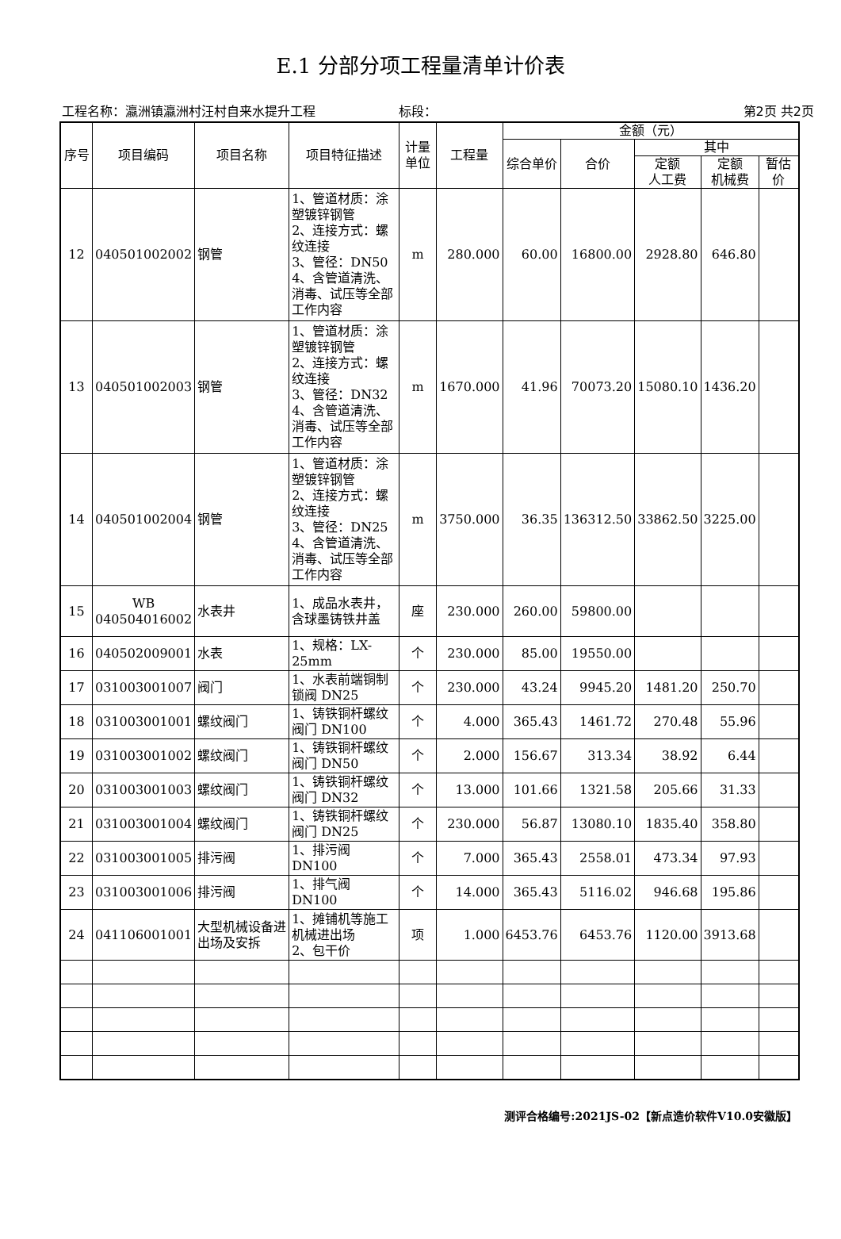E.1 分部分项工程量清单计价表
工程名称：瀛洲镇瀛洲村汪村自来水提升工程 标段： 第2页 共2页
| 序号 | 项目编码 | 项目名称 | 项目特征描述 | 计量单位 | 工程量 | 金额（元） | | | | |
| --- | --- | --- | --- | --- | --- | --- | --- | --- | --- | --- |
| | | | | | | 综合单价 | 合价 | 其中 | | |
| | | | | | | | | 定额 人工费 | 定额 机械费 | 暂估价 |
| 12 | 040501002002 | 钢管 | 1、管道材质：涂塑镀锌钢管 2、连接方式：螺纹连接 3、管径：DN50 4、含管道清洗、消毒、试压等全部工作内容 | m | 280.000 | 60.00 | 16800.00 | 2928.80 | 646.80 | |
| 13 | 040501002003 | 钢管 | 1、管道材质：涂塑镀锌钢管 2、连接方式：螺纹连接 3、管径：DN32 4、含管道清洗、消毒、试压等全部工作内容 | m | 1670.000 | 41.96 | 70073.20 | 15080.10 | 1436.20 | |
| 14 | 040501002004 | 钢管 | 1、管道材质：涂塑镀锌钢管 2、连接方式：螺纹连接 3、管径：DN25 4、含管道清洗、消毒、试压等全部工作内容 | m | 3750.000 | 36.35 | 136312.50 | 33862.50 | 3225.00 | |
| 15 | WB 040504016002 | 水表井 | 1、成品水表井，含球墨铸铁井盖 | 座 | 230.000 | 260.00 | 59800.00 | | | |
| 16 | 040502009001 | 水表 | 1、规格：LX-25mm | 个 | 230.000 | 85.00 | 19550.00 | | | |
| 17 | 031003001007 | 阀门 | 1、水表前端铜制锁阀 DN25 | 个 | 230.000 | 43.24 | 9945.20 | 1481.20 | 250.70 | |
| 18 | 031003001001 | 螺纹阀门 | 1、铸铁铜杆螺纹阀门 DN100 | 个 | 4.000 | 365.43 | 1461.72 | 270.48 | 55.96 | |
| 19 | 031003001002 | 螺纹阀门 | 1、铸铁铜杆螺纹阀门 DN50 | 个 | 2.000 | 156.67 | 313.34 | 38.92 | 6.44 | |
| 20 | 031003001003 | 螺纹阀门 | 1、铸铁铜杆螺纹阀门 DN32 | 个 | 13.000 | 101.66 | 1321.58 | 205.66 | 31.33 | |
| 21 | 031003001004 | 螺纹阀门 | 1、铸铁铜杆螺纹阀门 DN25 | 个 | 230.000 | 56.87 | 13080.10 | 1835.40 | 358.80 | |
| 22 | 031003001005 | 排污阀 | 1、排污阀 DN100 | 个 | 7.000 | 365.43 | 2558.01 | 473.34 | 97.93 | |
| 23 | 031003001006 | 排污阀 | 1、排气阀 DN100 | 个 | 14.000 | 365.43 | 5116.02 | 946.68 | 195.86 | |
| 24 | 041106001001 | 大型机械设备进出场及安拆 | 1、摊铺机等施工机械进出场 2、包干价 | 项 | 1.000 | 6453.76 | 6453.76 | 1120.00 | 3913.68 | |
测评合格编号:2021JS-02【新点造价软件V10.0安徽版】